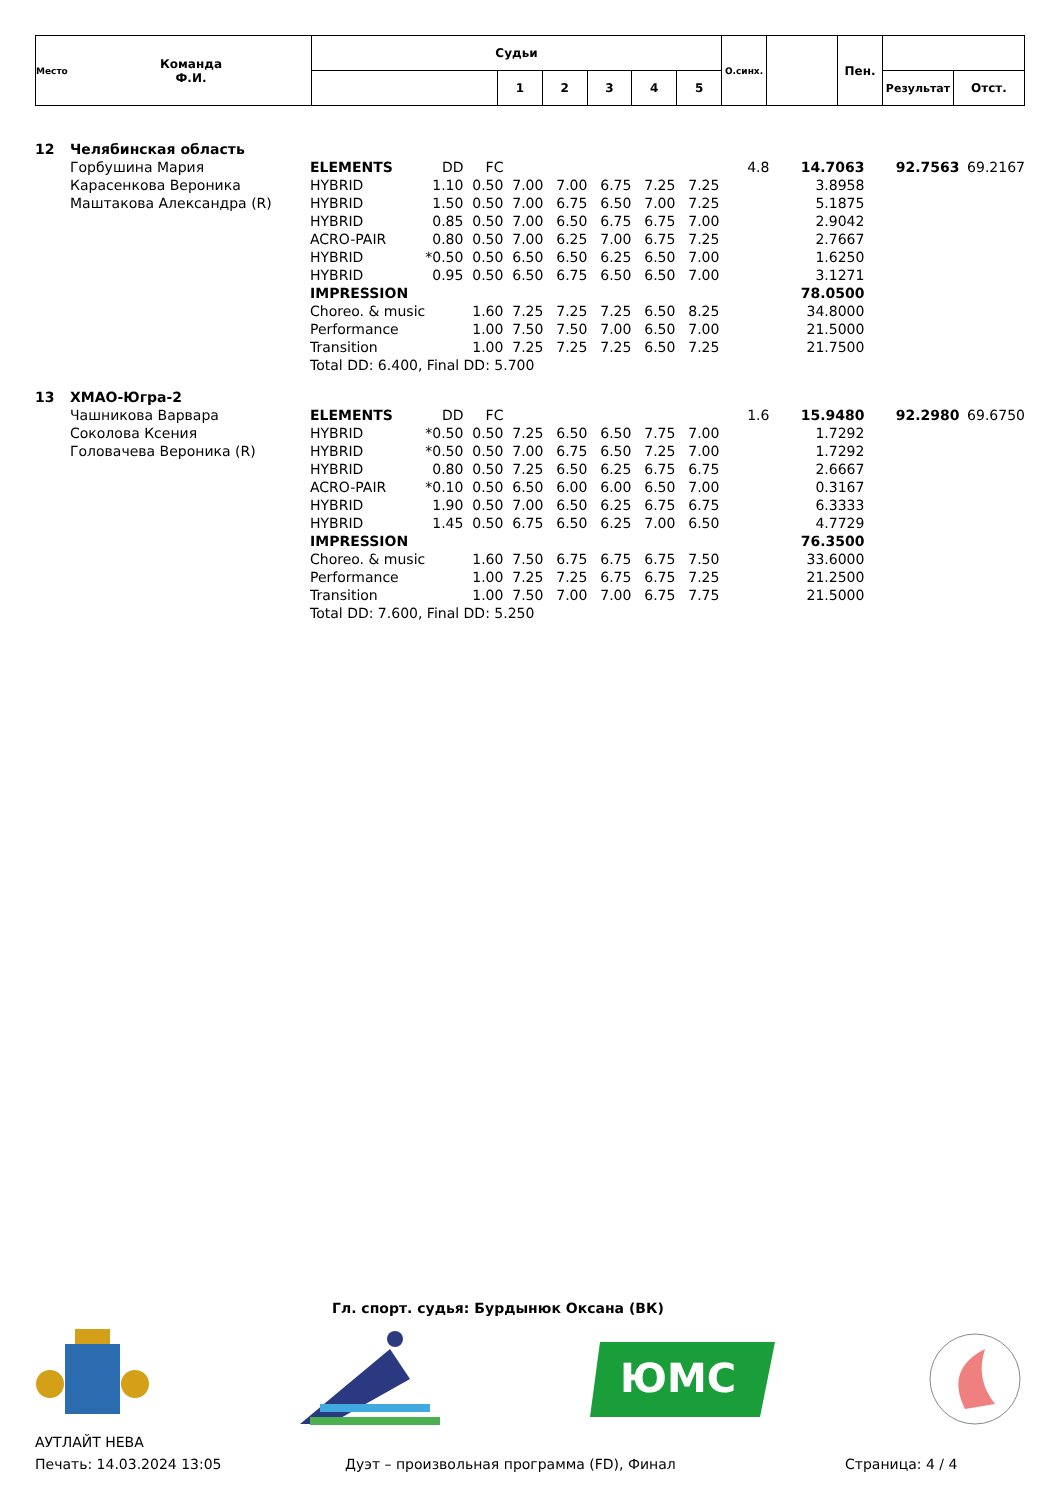| Место | Команда Ф.И. | Судьи | | | | | | О.синх. | | Пен. | | |
| --- | --- | --- | --- | --- | --- | --- | --- | --- | --- | --- | --- | --- |
| | | | 1 | 2 | 3 | 4 | 5 | | | | Результат | Отст. |
| 12 | Челябинская область | | | | | | | | | | | | |
| | Горбушина Мария | ELEMENTS | DD | FC | | | | | | 4.8 | 14.7063 | 92.7563 | 69.2167 |
| | Карасенкова Вероника | HYBRID | 1.10 | 0.50 | 7.00 | 7.00 | 6.75 | 7.25 | 7.25 | | 3.8958 | | |
| | Маштакова Александра (R) | HYBRID | 1.50 | 0.50 | 7.00 | 6.75 | 6.50 | 7.00 | 7.25 | | 5.1875 | | |
| | | HYBRID | 0.85 | 0.50 | 7.00 | 6.50 | 6.75 | 6.75 | 7.00 | | 2.9042 | | |
| | | ACRO-PAIR | 0.80 | 0.50 | 7.00 | 6.25 | 7.00 | 6.75 | 7.25 | | 2.7667 | | |
| | | HYBRID | *0.50 | 0.50 | 6.50 | 6.50 | 6.25 | 6.50 | 7.00 | | 1.6250 | | |
| | | HYBRID | 0.95 | 0.50 | 6.50 | 6.75 | 6.50 | 6.50 | 7.00 | | 3.1271 | | |
| | | IMPRESSION | | | | | | | | | 78.0500 | | |
| | | Choreo. & music | | 1.60 | 7.25 | 7.25 | 7.25 | 6.50 | 8.25 | | 34.8000 | | |
| | | Performance | | 1.00 | 7.50 | 7.50 | 7.00 | 6.50 | 7.00 | | 21.5000 | | |
| | | Transition | | 1.00 | 7.25 | 7.25 | 7.25 | 6.50 | 7.25 | | 21.7500 | | |
| | | Total DD: 6.400, Final DD: 5.700 | | | | | | | | | | | |
| 13 | ХМАО-Югра-2 | | | | | | | | | | | | |
| | Чашникова Варвара | ELEMENTS | DD | FC | | | | | | 1.6 | 15.9480 | 92.2980 | 69.6750 |
| | Соколова Ксения | HYBRID | *0.50 | 0.50 | 7.25 | 6.50 | 6.50 | 7.75 | 7.00 | | 1.7292 | | |
| | Головачева Вероника (R) | HYBRID | *0.50 | 0.50 | 7.00 | 6.75 | 6.50 | 7.25 | 7.00 | | 1.7292 | | |
| | | HYBRID | 0.80 | 0.50 | 7.25 | 6.50 | 6.25 | 6.75 | 6.75 | | 2.6667 | | |
| | | ACRO-PAIR | *0.10 | 0.50 | 6.50 | 6.00 | 6.00 | 6.50 | 7.00 | | 0.3167 | | |
| | | HYBRID | 1.90 | 0.50 | 7.00 | 6.50 | 6.25 | 6.75 | 6.75 | | 6.3333 | | |
| | | HYBRID | 1.45 | 0.50 | 6.75 | 6.50 | 6.25 | 7.00 | 6.50 | | 4.7729 | | |
| | | IMPRESSION | | | | | | | | | 76.3500 | | |
| | | Choreo. & music | | 1.60 | 7.50 | 6.75 | 6.75 | 6.75 | 7.50 | | 33.6000 | | |
| | | Performance | | 1.00 | 7.25 | 7.25 | 6.75 | 6.75 | 7.25 | | 21.2500 | | |
| | | Transition | | 1.00 | 7.50 | 7.00 | 7.00 | 6.75 | 7.75 | | 21.5000 | | |
| | | Total DD: 7.600, Final DD: 5.250 | | | | | | | | | | | |
Гл. спорт. судья: Бурдынюк Оксана (ВК)
ЮМС
АУТЛАЙТ НЕВА
Печать: 14.03.2024 13:05 Дуэт – произвольная программа (FD), Финал Страница: 4 / 4